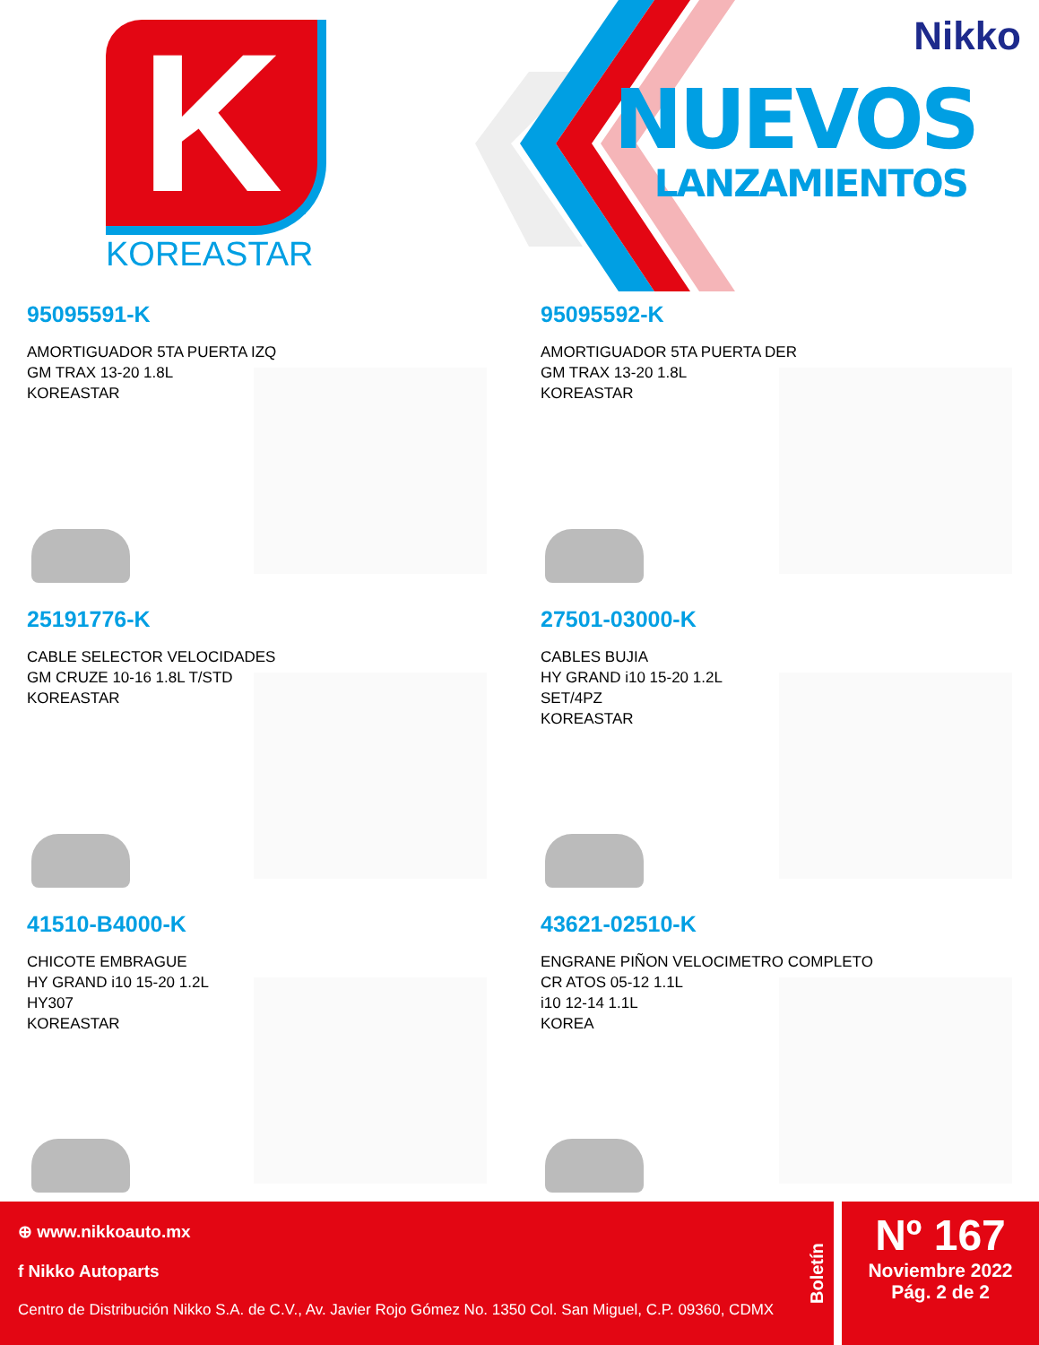K
KOREASTAR
Nikko
NUEVOS
LANZAMIENTOS
95095591-K
AMORTIGUADOR 5TA PUERTA IZQ
GM TRAX 13-20 1.8L
KOREASTAR
95095592-K
AMORTIGUADOR 5TA PUERTA DER
GM TRAX 13-20 1.8L
KOREASTAR
25191776-K
CABLE SELECTOR VELOCIDADES
GM CRUZE 10-16 1.8L T/STD
KOREASTAR
27501-03000-K
CABLES BUJIA
HY GRAND i10 15-20 1.2L
SET/4PZ
KOREASTAR
41510-B4000-K
CHICOTE EMBRAGUE
HY GRAND i10 15-20 1.2L
HY307
KOREASTAR
43621-02510-K
ENGRANE PIÑON VELOCIMETRO COMPLETO
CR ATOS 05-12 1.1L
i10 12-14 1.1L
KOREA
⊕ www.nikkoauto.mx
f Nikko Autoparts
Centro de Distribución Nikko S.A. de C.V., Av. Javier Rojo Gómez No. 1350 Col. San Miguel, C.P. 09360, CDMX
Boletín
Nº 167
Noviembre 2022
Pág. 2 de 2